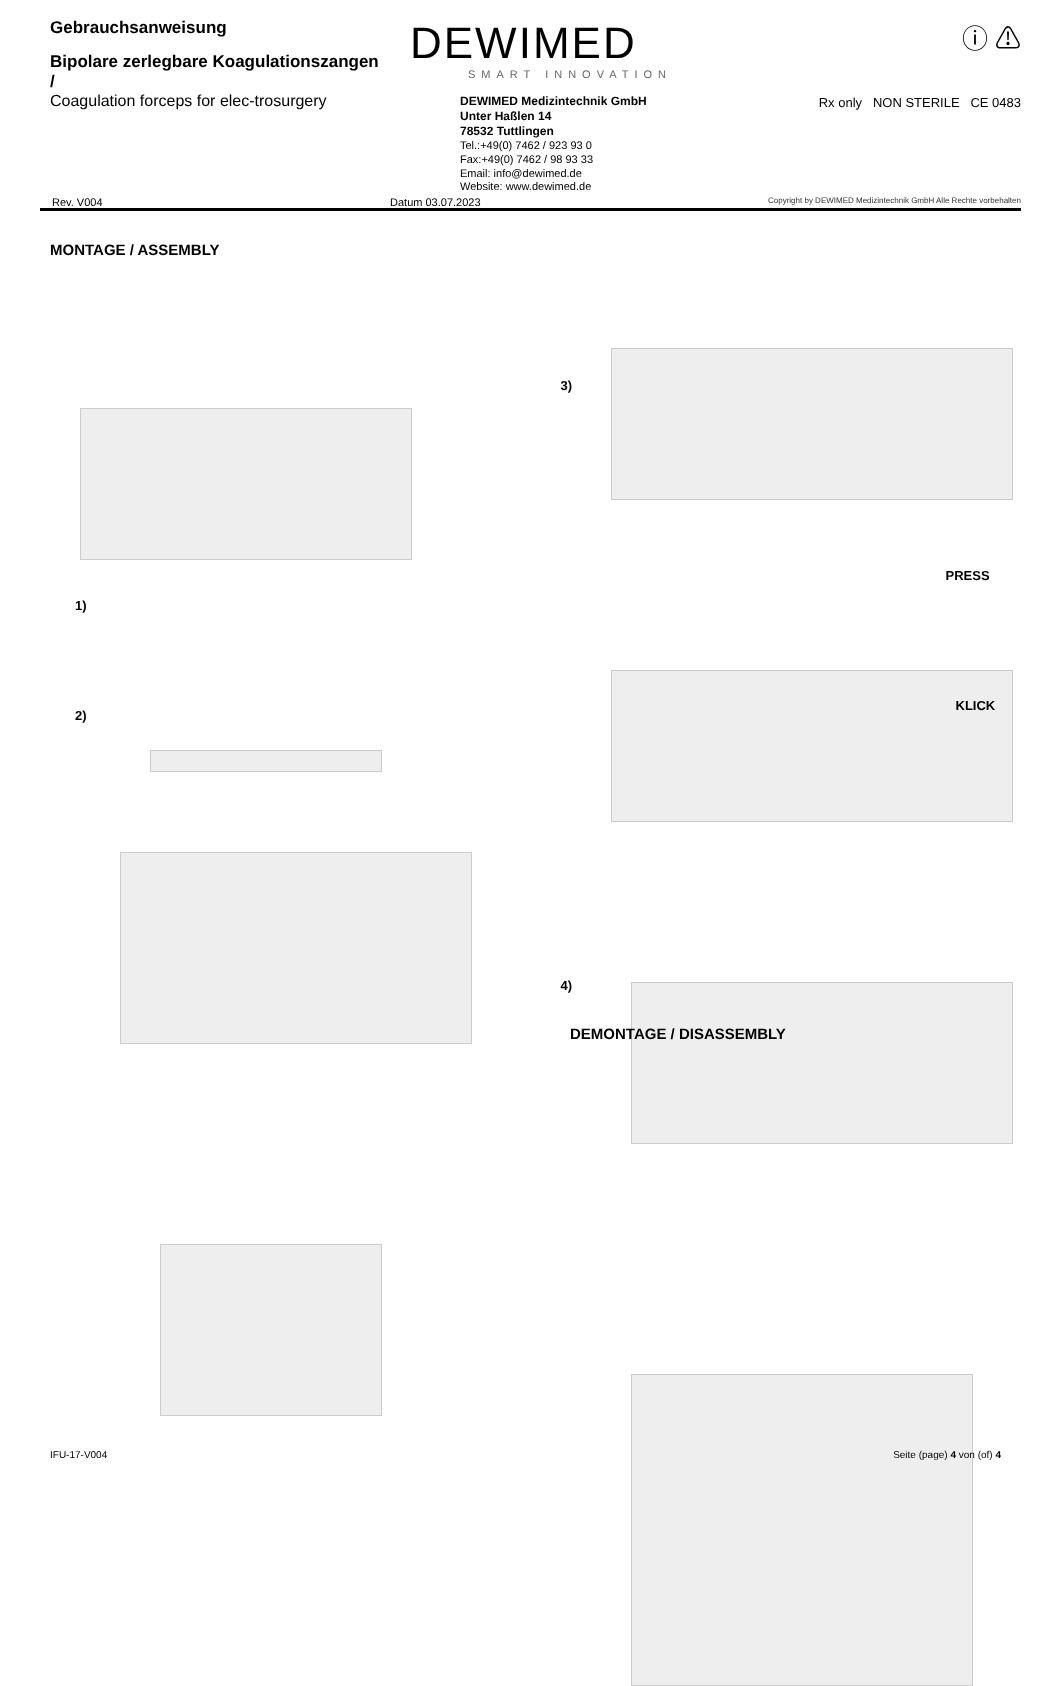Gebrauchsanweisung
Bipolare zerlegbare Koagulationszangen /
Coagulation forceps for elec-trosurgery
DEWIMED
SMART INNOVATION
DEWIMED Medizintechnik GmbH
Unter Haßlen 14
78532 Tuttlingen
Tel.:+49(0) 7462 / 923 93 0
Fax:+49(0) 7462 / 98 93 33
Email: info@dewimed.de
Website: www.dewimed.de
ⓘ ⚠
Rx only NON STERILE CE 0483
Rev. V004 Datum 03.07.2023 Copyright by DEWIMED Medizintechnik GmbH Alle Rechte vorbehalten
MONTAGE / ASSEMBLY
1)
2)
3)
PRESS
KLICK
4)
DEMONTAGE / DISASSEMBLY
IFU-17-V004 Seite (page) 4 von (of) 4